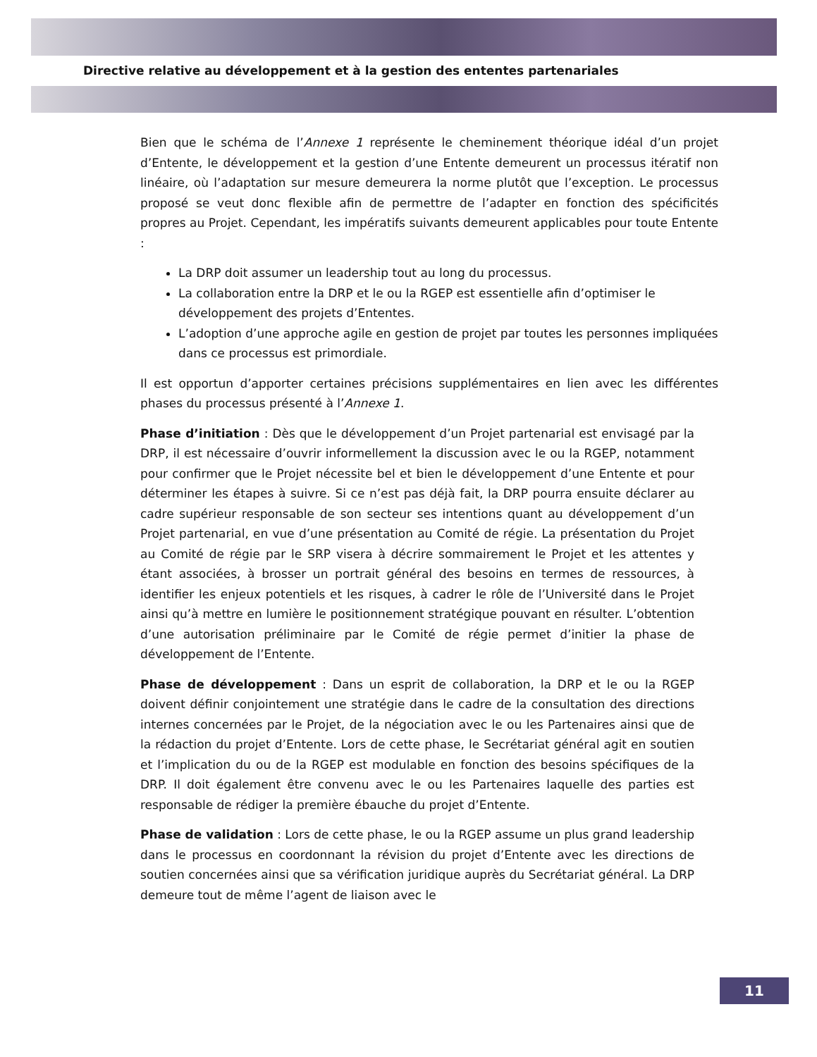Directive relative au développement et à la gestion des ententes partenariales
Bien que le schéma de l’Annexe 1 représente le cheminement théorique idéal d’un projet d’Entente, le développement et la gestion d’une Entente demeurent un processus itératif non linéaire, où l’adaptation sur mesure demeurera la norme plutôt que l’exception. Le processus proposé se veut donc flexible afin de permettre de l’adapter en fonction des spécificités propres au Projet. Cependant, les impératifs suivants demeurent applicables pour toute Entente :
La DRP doit assumer un leadership tout au long du processus.
La collaboration entre la DRP et le ou la RGEP est essentielle afin d’optimiser le développement des projets d’Ententes.
L’adoption d’une approche agile en gestion de projet par toutes les personnes impliquées dans ce processus est primordiale.
Il est opportun d’apporter certaines précisions supplémentaires en lien avec les différentes phases du processus présenté à l’Annexe 1.
Phase d’initiation : Dès que le développement d’un Projet partenarial est envisagé par la DRP, il est nécessaire d’ouvrir informellement la discussion avec le ou la RGEP, notamment pour confirmer que le Projet nécessite bel et bien le développement d’une Entente et pour déterminer les étapes à suivre. Si ce n’est pas déjà fait, la DRP pourra ensuite déclarer au cadre supérieur responsable de son secteur ses intentions quant au développement d’un Projet partenarial, en vue d’une présentation au Comité de régie. La présentation du Projet au Comité de régie par le SRP visera à décrire sommairement le Projet et les attentes y étant associées, à brosser un portrait général des besoins en termes de ressources, à identifier les enjeux potentiels et les risques, à cadrer le rôle de l’Université dans le Projet ainsi qu’à mettre en lumière le positionnement stratégique pouvant en résulter. L’obtention d’une autorisation préliminaire par le Comité de régie permet d’initier la phase de développement de l’Entente.
Phase de développement : Dans un esprit de collaboration, la DRP et le ou la RGEP doivent définir conjointement une stratégie dans le cadre de la consultation des directions internes concernées par le Projet, de la négociation avec le ou les Partenaires ainsi que de la rédaction du projet d’Entente. Lors de cette phase, le Secrétariat général agit en soutien et l’implication du ou de la RGEP est modulable en fonction des besoins spécifiques de la DRP. Il doit également être convenu avec le ou les Partenaires laquelle des parties est responsable de rédiger la première ébauche du projet d’Entente.
Phase de validation : Lors de cette phase, le ou la RGEP assume un plus grand leadership dans le processus en coordonnant la révision du projet d’Entente avec les directions de soutien concernées ainsi que sa vérification juridique auprès du Secrétariat général. La DRP demeure tout de même l’agent de liaison avec le
11